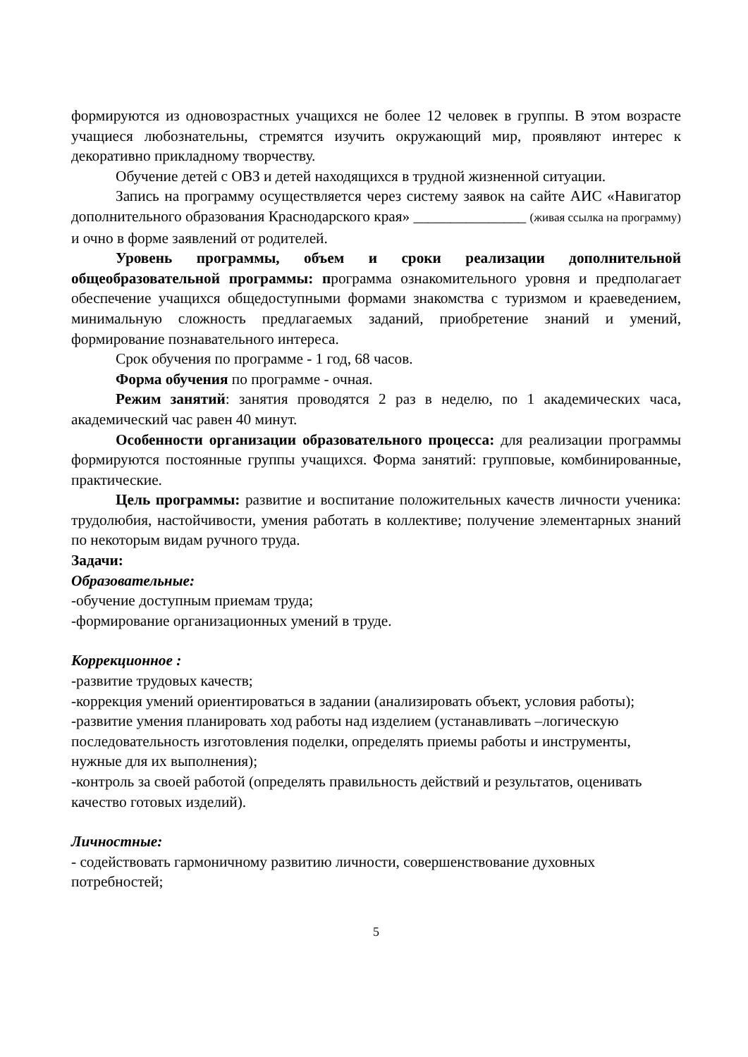формируются из одновозрастных учащихся не более 12 человек в группы. В этом возрасте учащиеся любознательны, стремятся изучить окружающий мир, проявляют интерес к декоративно прикладному творчеству.
Обучение детей с ОВЗ и детей находящихся в трудной жизненной ситуации.
Запись на программу осуществляется через систему заявок на сайте АИС «Навигатор дополнительного образования Краснодарского края» _______________ (живая ссылка на программу) и очно в форме заявлений от родителей.
Уровень программы, объем и сроки реализации дополнительной общеобразовательной программы: программа ознакомительного уровня и предполагает обеспечение учащихся общедоступными формами знакомства с туризмом и краеведением, минимальную сложность предлагаемых заданий, приобретение знаний и умений, формирование познавательного интереса.
Срок обучения по программе - 1 год, 68 часов.
Форма обучения по программе - очная.
Режим занятий: занятия проводятся 2 раз в неделю, по 1 академических часа, академический час равен 40 минут.
Особенности организации образовательного процесса: для реализации программы формируются постоянные группы учащихся. Форма занятий: групповые, комбинированные, практические.
Цель программы: развитие и воспитание положительных качеств личности ученика: трудолюбия, настойчивости, умения работать в коллективе; получение элементарных знаний по некоторым видам ручного труда.
Задачи:
Образовательные:
-обучение доступным приемам труда;
-формирование организационных умений в труде.
Коррекционное :
-развитие трудовых качеств;
-коррекция умений ориентироваться в задании (анализировать объект, условия работы);
-развитие умения планировать ход работы над изделием (устанавливать –логическую последовательность изготовления поделки, определять приемы работы и инструменты, нужные для их выполнения);
-контроль за своей работой (определять правильность действий и результатов, оценивать качество готовых изделий).
Личностные:
- содействовать гармоничному развитию личности, совершенствование духовных потребностей;
5